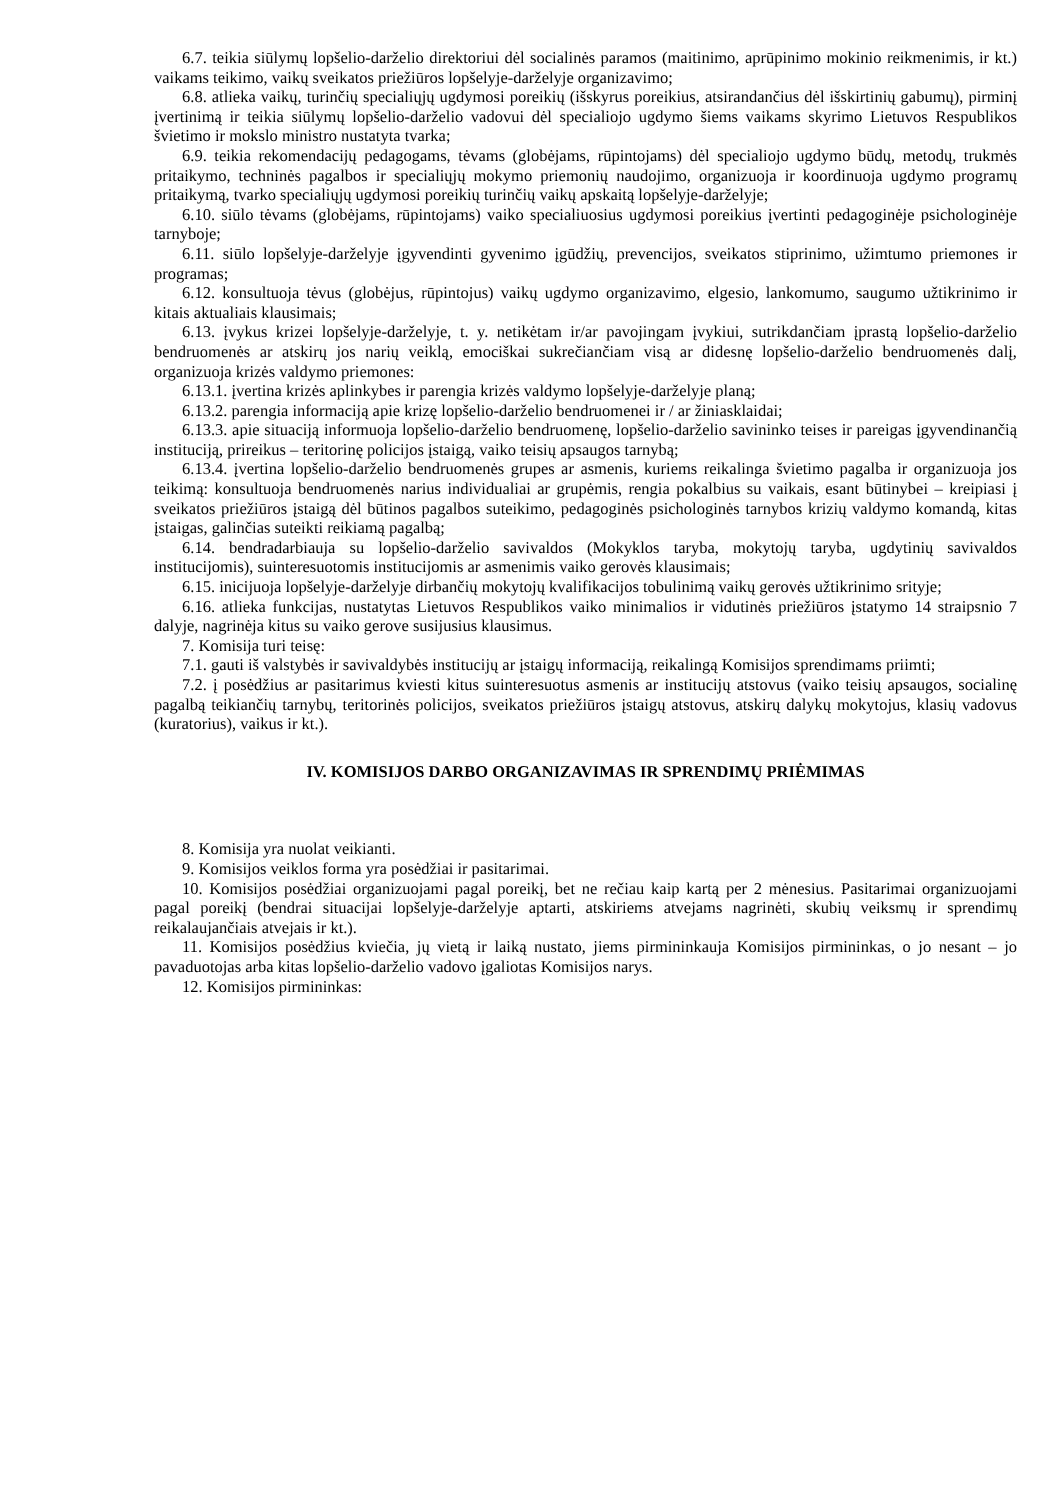6.7. teikia siūlymų lopšelio-darželio direktoriui dėl socialinės paramos (maitinimo, aprūpinimo mokinio reikmenimis, ir kt.) vaikams teikimo, vaikų sveikatos priežiūros lopšelyje-darželyje organizavimo;
6.8. atlieka vaikų, turinčių specialiųjų ugdymosi poreikių (išskyrus poreikius, atsirandančius dėl išskirtinių gabumų), pirminį įvertinimą ir teikia siūlymų lopšelio-darželio vadovui dėl specialiojo ugdymo šiems vaikams skyrimo Lietuvos Respublikos švietimo ir mokslo ministro nustatyta tvarka;
6.9. teikia rekomendacijų pedagogams, tėvams (globėjams, rūpintojams) dėl specialiojo ugdymo būdų, metodų, trukmės pritaikymo, techninės pagalbos ir specialiųjų mokymo priemonių naudojimo, organizuoja ir koordinuoja ugdymo programų pritaikymą, tvarko specialiųjų ugdymosi poreikių turinčių vaikų apskaitą lopšelyje-darželyje;
6.10. siūlo tėvams (globėjams, rūpintojams) vaiko specialiuosius ugdymosi poreikius įvertinti pedagoginėje psichologinėje tarnyboje;
6.11. siūlo lopšelyje-darželyje įgyvendinti gyvenimo įgūdžių, prevencijos, sveikatos stiprinimo, užimtumo priemones ir programas;
6.12. konsultuoja tėvus (globėjus, rūpintojus) vaikų ugdymo organizavimo, elgesio, lankomumo, saugumo užtikrinimo ir kitais aktualiais klausimais;
6.13. įvykus krizei lopšelyje-darželyje, t. y. netikėtam ir/ar pavojingam įvykiui, sutrikdančiam įprastą lopšelio-darželio bendruomenės ar atskirų jos narių veiklą, emociškai sukrečiančiam visą ar didesnę lopšelio-darželio bendruomenės dalį, organizuoja krizės valdymo priemones:
6.13.1. įvertina krizės aplinkybes ir parengia krizės valdymo lopšelyje-darželyje planą;
6.13.2. parengia informaciją apie krizę lopšelio-darželio bendruomenei ir / ar žiniasklaidai;
6.13.3. apie situaciją informuoja lopšelio-darželio bendruomenę, lopšelio-darželio savininko teises ir pareigas įgyvendinančią instituciją, prireikus – teritorinę policijos įstaigą, vaiko teisių apsaugos tarnybą;
6.13.4. įvertina lopšelio-darželio bendruomenės grupes ar asmenis, kuriems reikalinga švietimo pagalba ir organizuoja jos teikimą: konsultuoja bendruomenės narius individualiai ar grupėmis, rengia pokalbius su vaikais, esant būtinybei – kreipiasi į sveikatos priežiūros įstaigą dėl būtinos pagalbos suteikimo, pedagoginės psichologinės tarnybos krizių valdymo komandą, kitas įstaigas, galinčias suteikti reikiamą pagalbą;
6.14. bendradarbiauja su lopšelio-darželio savivaldos (Mokyklos taryba, mokytojų taryba, ugdytinių savivaldos institucijomis), suinteresuotomis institucijomis ar asmenimis vaiko gerovės klausimais;
6.15. inicijuoja lopšelyje-darželyje dirbančių mokytojų kvalifikacijos tobulinimą vaikų gerovės užtikrinimo srityje;
6.16. atlieka funkcijas, nustatytas Lietuvos Respublikos vaiko minimalios ir vidutinės priežiūros įstatymo 14 straipsnio 7 dalyje, nagrinėja kitus su vaiko gerove susijusius klausimus.
7. Komisija turi teisę:
7.1. gauti iš valstybės ir savivaldybės institucijų ar įstaigų informaciją, reikalingą Komisijos sprendimams priimti;
7.2. į posėdžius ar pasitarimus kviesti kitus suinteresuotus asmenis ar institucijų atstovus (vaiko teisių apsaugos, socialinę pagalbą teikiančių tarnybų, teritorinės policijos, sveikatos priežiūros įstaigų atstovus, atskirų dalykų mokytojus, klasių vadovus (kuratorius), vaikus ir kt.).
IV. KOMISIJOS DARBO ORGANIZAVIMAS IR SPRENDIMŲ PRIĖMIMAS
8. Komisija yra nuolat veikianti.
9. Komisijos veiklos forma yra posėdžiai ir pasitarimai.
10. Komisijos posėdžiai organizuojami pagal poreikį, bet ne rečiau kaip kartą per 2 mėnesius. Pasitarimai organizuojami pagal poreikį (bendrai situacijai lopšelyje-darželyje aptarti, atskiriems atvejams nagrinėti, skubių veiksmų ir sprendimų reikalaujančiais atvejais ir kt.).
11. Komisijos posėdžius kviečia, jų vietą ir laiką nustato, jiems pirmininkauja Komisijos pirmininkas, o jo nesant – jo pavaduotojas arba kitas lopšelio-darželio vadovo įgaliotas Komisijos narys.
12. Komisijos pirmininkas: